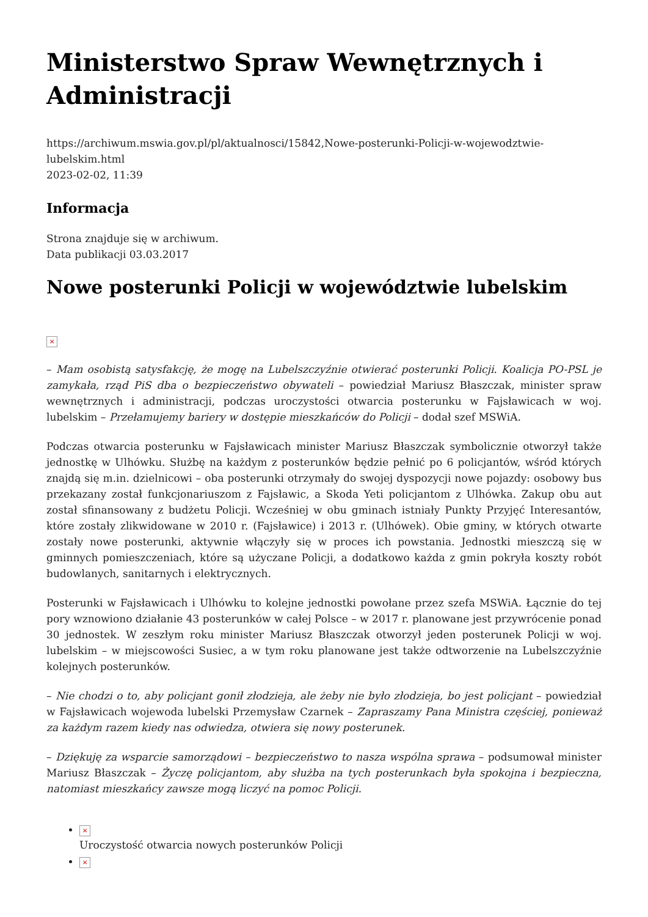Ministerstwo Spraw Wewnętrznych i Administracji
https://archiwum.mswia.gov.pl/pl/aktualnosci/15842,Nowe-posterunki-Policji-w-wojewodztwie-lubelskim.html
2023-02-02, 11:39
Informacja
Strona znajduje się w archiwum.
Data publikacji 03.03.2017
Nowe posterunki Policji w województwie lubelskim
×
– Mam osobistą satysfakcję, że mogę na Lubelszczyźnie otwierać posterunki Policji. Koalicja PO-PSL je zamykała, rząd PiS dba o bezpieczeństwo obywateli – powiedział Mariusz Błaszczak, minister spraw wewnętrznych i administracji, podczas uroczystości otwarcia posterunku w Fajsławicach w woj. lubelskim – Przełamujemy bariery w dostępie mieszkańców do Policji – dodał szef MSWiA.
Podczas otwarcia posterunku w Fajsławicach minister Mariusz Błaszczak symbolicznie otworzył także jednostkę w Ulhówku. Służbę na każdym z posterunków będzie pełnić po 6 policjantów, wśród których znajdą się m.in. dzielnicowi – oba posterunki otrzymały do swojej dyspozycji nowe pojazdy: osobowy bus przekazany został funkcjonariuszom z Fajsławic, a Skoda Yeti policjantom z Ulhówka. Zakup obu aut został sfinansowany z budżetu Policji. Wcześniej w obu gminach istniały Punkty Przyjęć Interesantów, które zostały zlikwidowane w 2010 r. (Fajsławice) i 2013 r. (Ulhówek). Obie gminy, w których otwarte zostały nowe posterunki, aktywnie włączyły się w proces ich powstania. Jednostki mieszczą się w gminnych pomieszczeniach, które są użyczane Policji, a dodatkowo każda z gmin pokryła koszty robót budowlanych, sanitarnych i elektrycznych.
Posterunki w Fajsławicach i Ulhówku to kolejne jednostki powołane przez szefa MSWiA. Łącznie do tej pory wznowiono działanie 43 posterunków w całej Polsce – w 2017 r. planowane jest przywrócenie ponad 30 jednostek. W zeszłym roku minister Mariusz Błaszczak otworzył jeden posterunek Policji w woj. lubelskim – w miejscowości Susiec, a w tym roku planowane jest także odtworzenie na Lubelszczyźnie kolejnych posterunków.
– Nie chodzi o to, aby policjant gonił złodzieja, ale żeby nie było złodzieja, bo jest policjant – powiedział w Fajsławicach wojewoda lubelski Przemysław Czarnek – Zapraszamy Pana Ministra częściej, ponieważ za każdym razem kiedy nas odwiedza, otwiera się nowy posterunek.
– Dziękuję za wsparcie samorządowi – bezpieczeństwo to nasza wspólna sprawa – podsumował minister Mariusz Błaszczak – Życzę policjantom, aby służba na tych posterunkach była spokojna i bezpieczna, natomiast mieszkańcy zawsze mogą liczyć na pomoc Policji.
×
Uroczystość otwarcia nowych posterunków Policji
×